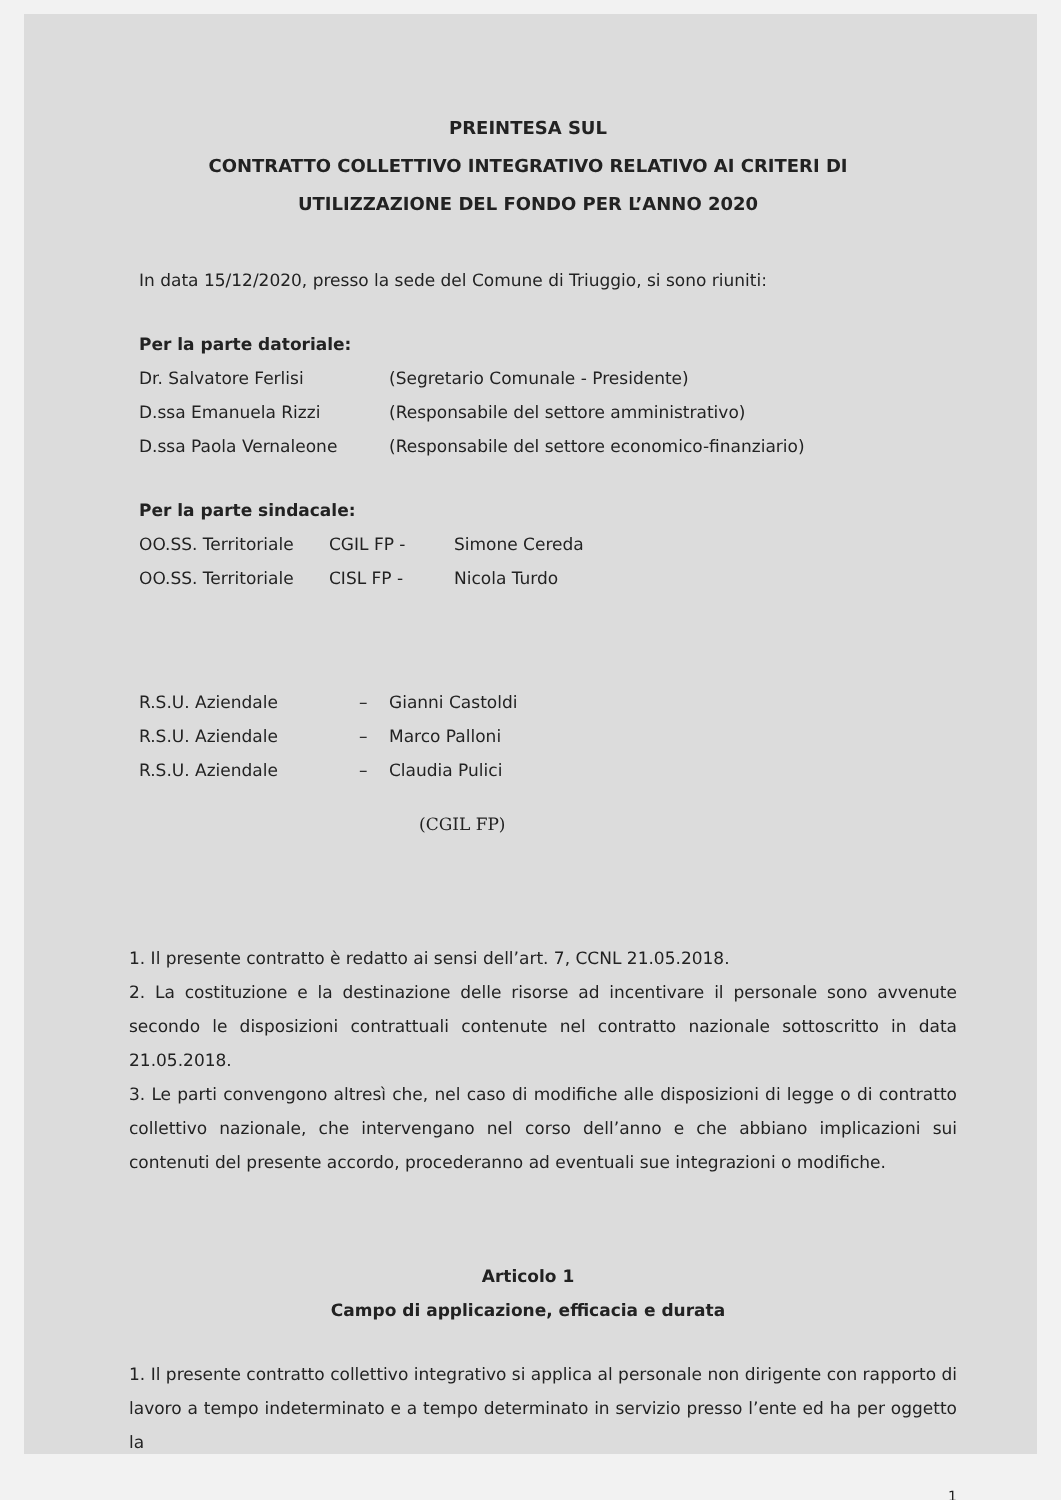PREINTESA SUL
CONTRATTO COLLETTIVO INTEGRATIVO RELATIVO AI CRITERI DI
UTILIZZAZIONE DEL FONDO PER L’ANNO 2020
In data 15/12/2020, presso la sede del Comune di Triuggio, si sono riuniti:
Per la parte datoriale:
Dr. Salvatore Ferlisi (Segretario Comunale - Presidente)
D.ssa Emanuela Rizzi (Responsabile del settore amministrativo)
D.ssa Paola Vernaleone (Responsabile del settore economico-finanziario)
Per la parte sindacale:
OO.SS. Territoriale CGIL FP - Simone Cereda
OO.SS. Territoriale CISL FP - Nicola Turdo
R.S.U. Aziendale – Gianni Castoldi
R.S.U. Aziendale – Marco Palloni
R.S.U. Aziendale – Claudia Pulici
(CGIL FP)
1. Il presente contratto è redatto ai sensi dell’art. 7, CCNL 21.05.2018.
2. La costituzione e la destinazione delle risorse ad incentivare il personale sono avvenute secondo le disposizioni contrattuali contenute nel contratto nazionale sottoscritto in data 21.05.2018.
3. Le parti convengono altresì che, nel caso di modifiche alle disposizioni di legge o di contratto collettivo nazionale, che intervengano nel corso dell’anno e che abbiano implicazioni sui contenuti del presente accordo, procederanno ad eventuali sue integrazioni o modifiche.
Articolo 1
Campo di applicazione, efficacia e durata
1. Il presente contratto collettivo integrativo si applica al personale non dirigente con rapporto di lavoro a tempo indeterminato e a tempo determinato in servizio presso l’ente ed ha per oggetto la
1